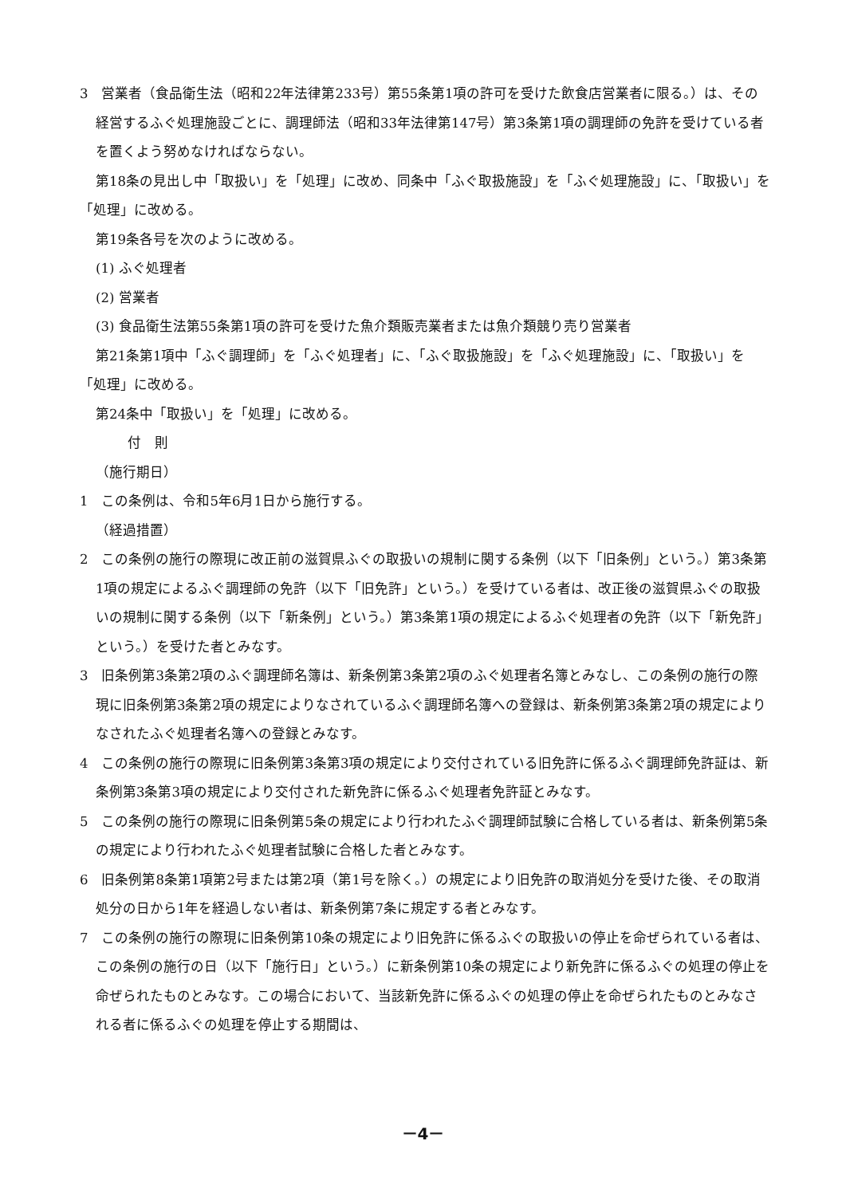3　営業者（食品衛生法（昭和22年法律第233号）第55条第1項の許可を受けた飲食店営業者に限る。）は、その経営するふぐ処理施設ごとに、調理師法（昭和33年法律第147号）第3条第1項の調理師の免許を受けている者を置くよう努めなければならない。
第18条の見出し中「取扱い」を「処理」に改め、同条中「ふぐ取扱施設」を「ふぐ処理施設」に、「取扱い」を「処理」に改める。
第19条各号を次のように改める。
(1) ふぐ処理者
(2) 営業者
(3) 食品衛生法第55条第1項の許可を受けた魚介類販売業者または魚介類競り売り営業者
第21条第1項中「ふぐ調理師」を「ふぐ処理者」に、「ふぐ取扱施設」を「ふぐ処理施設」に、「取扱い」を「処理」に改める。
第24条中「取扱い」を「処理」に改める。
付　則
（施行期日）
1　この条例は、令和5年6月1日から施行する。
（経過措置）
2　この条例の施行の際現に改正前の滋賀県ふぐの取扱いの規制に関する条例（以下「旧条例」という。）第3条第1項の規定によるふぐ調理師の免許（以下「旧免許」という。）を受けている者は、改正後の滋賀県ふぐの取扱いの規制に関する条例（以下「新条例」という。）第3条第1項の規定によるふぐ処理者の免許（以下「新免許」という。）を受けた者とみなす。
3　旧条例第3条第2項のふぐ調理師名簿は、新条例第3条第2項のふぐ処理者名簿とみなし、この条例の施行の際現に旧条例第3条第2項の規定によりなされているふぐ調理師名簿への登録は、新条例第3条第2項の規定によりなされたふぐ処理者名簿への登録とみなす。
4　この条例の施行の際現に旧条例第3条第3項の規定により交付されている旧免許に係るふぐ調理師免許証は、新条例第3条第3項の規定により交付された新免許に係るふぐ処理者免許証とみなす。
5　この条例の施行の際現に旧条例第5条の規定により行われたふぐ調理師試験に合格している者は、新条例第5条の規定により行われたふぐ処理者試験に合格した者とみなす。
6　旧条例第8条第1項第2号または第2項（第1号を除く。）の規定により旧免許の取消処分を受けた後、その取消処分の日から1年を経過しない者は、新条例第7条に規定する者とみなす。
7　この条例の施行の際現に旧条例第10条の規定により旧免許に係るふぐの取扱いの停止を命ぜられている者は、この条例の施行の日（以下「施行日」という。）に新条例第10条の規定により新免許に係るふぐの処理の停止を命ぜられたものとみなす。この場合において、当該新免許に係るふぐの処理の停止を命ぜられたものとみなされる者に係るふぐの処理を停止する期間は、
－4－